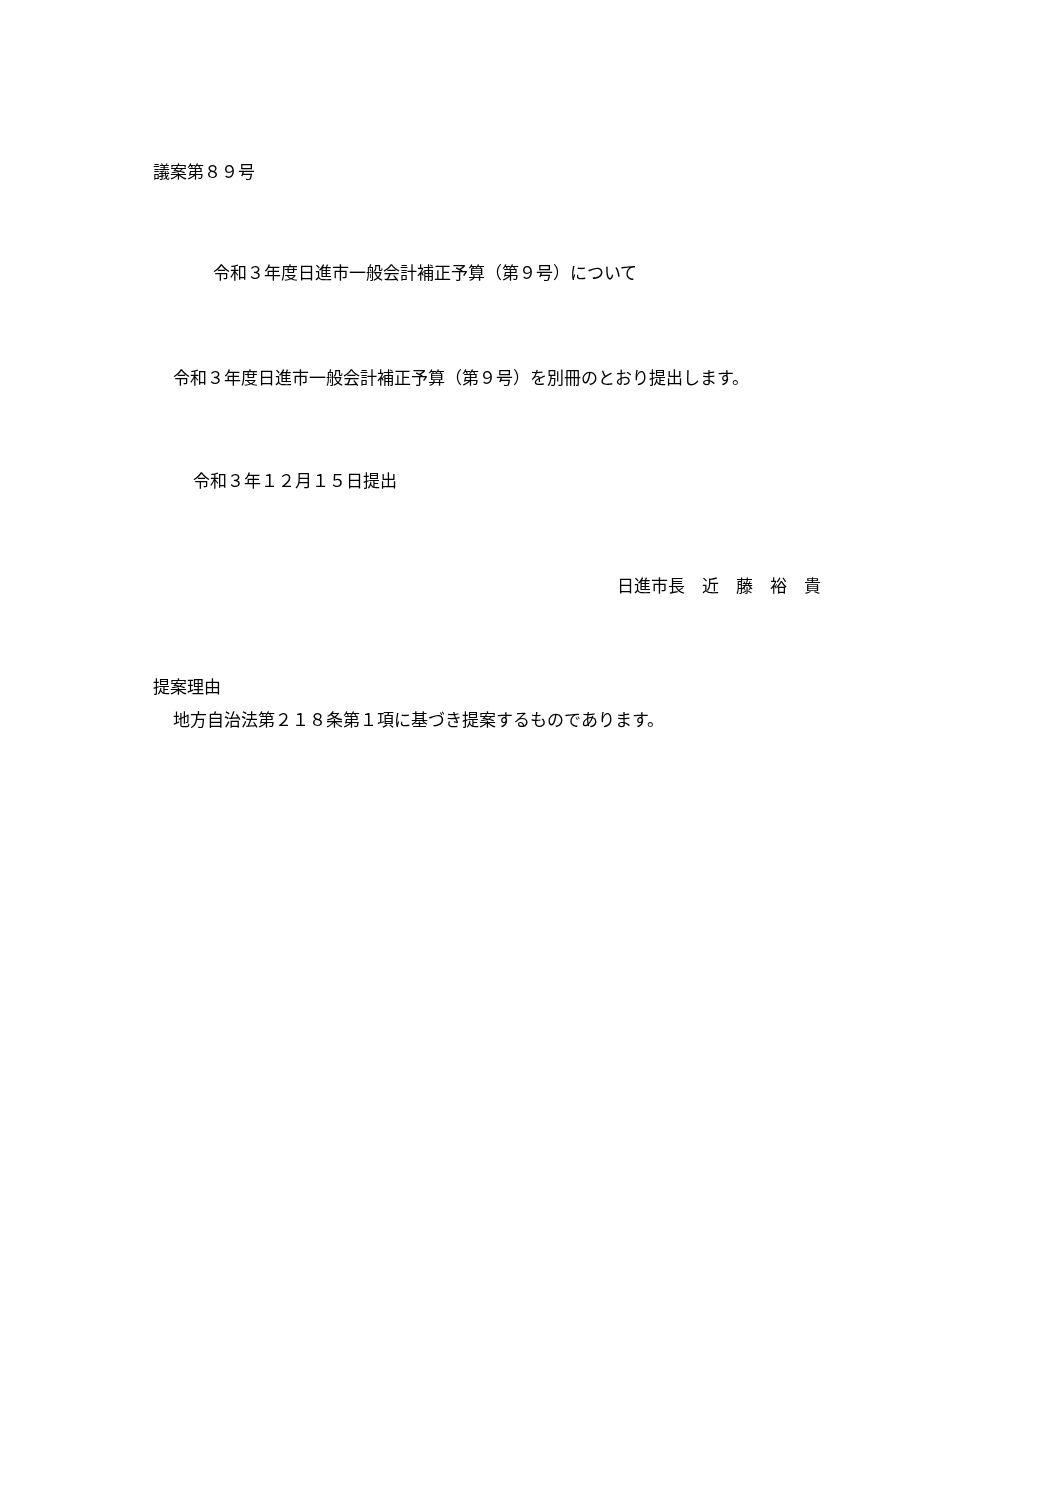議案第８９号
令和３年度日進市一般会計補正予算（第９号）について
令和３年度日進市一般会計補正予算（第９号）を別冊のとおり提出します。
令和３年１２月１５日提出
日進市長　近　藤　裕　貴
提案理由
地方自治法第２１８条第１項に基づき提案するものであります。